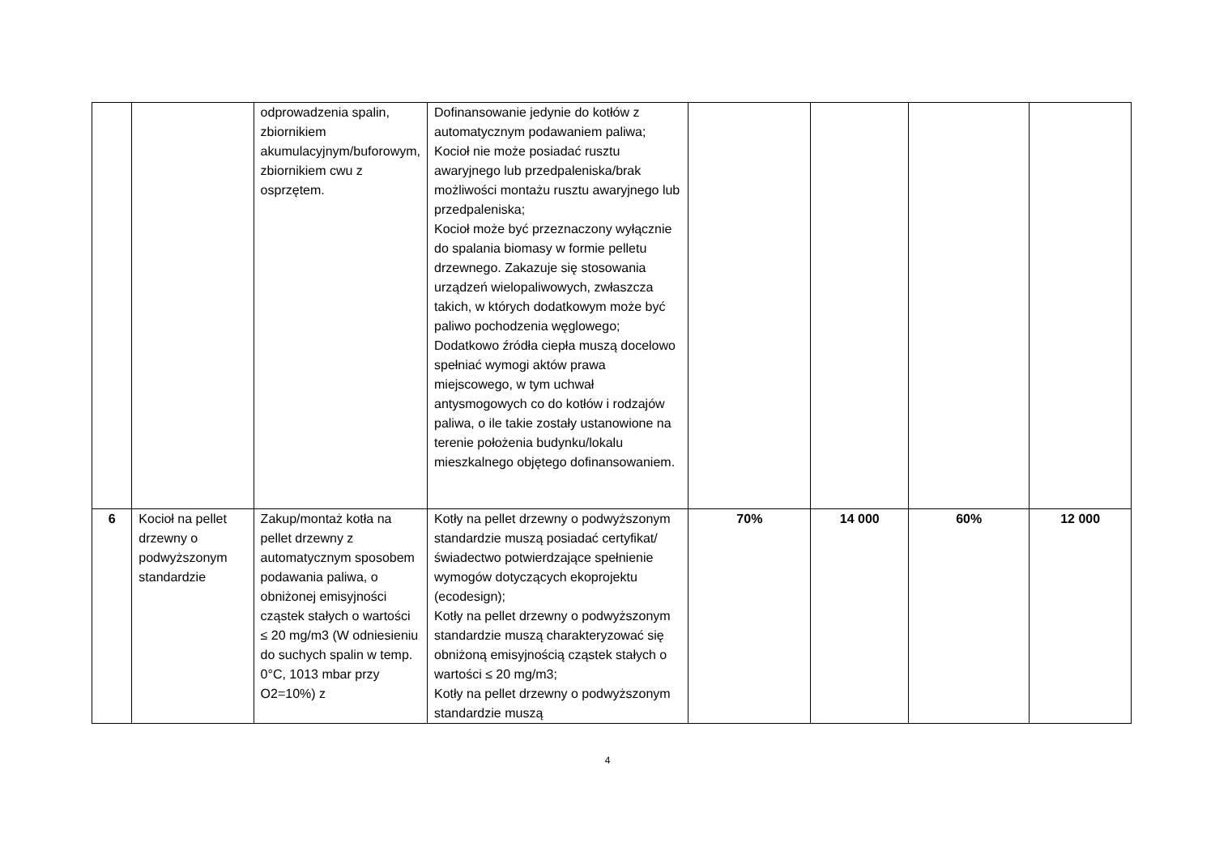| | | odprowadzenia spalin, zbiornikiem akumulacyjnym/buforowym, zbiornikiem cwu z osprzętem. | Dofinansowanie jedynie do kotłów z automatycznym podawaniem paliwa; Kocioł nie może posiadać rusztu awaryjnego lub przedpaleniska/brak możliwości montażu rusztu awaryjnego lub przedpaleniska; Kocioł może być przeznaczony wyłącznie do spalania biomasy w formie pelletu drzewnego. Zakazuje się stosowania urządzeń wielopaliwowych, zwłaszcza takich, w których dodatkowym może być paliwo pochodzenia węglowego; Dodatkowo źródła ciepła muszą docelowo spełniać wymogi aktów prawa miejscowego, w tym uchwał antysmogowych co do kotłów i rodzajów paliwa, o ile takie zostały ustanowione na terenie położenia budynku/lokalu mieszkalnego objętego dofinansowaniem. | | | | |
| 6 | Kocioł na pellet drzewny o podwyższonym standardzie | Zakup/montaż kotła na pellet drzewny z automatycznym sposobem podawania paliwa, o obniżonej emisyjności cząstek stałych o wartości ≤ 20 mg/m3 (W odniesieniu do suchych spalin w temp. 0°C, 1013 mbar przy O2=10%) z | Kotły na pellet drzewny o podwyższonym standardzie muszą posiadać certyfikat/świadectwo potwierdzające spełnienie wymogów dotyczących ekoprojektu (ecodesign); Kotły na pellet drzewny o podwyższonym standardzie muszą charakteryzować się obniżoną emisyjnością cząstek stałych o wartości ≤ 20 mg/m3; Kotły na pellet drzewny o podwyższonym standardzie muszą | 70% | 14 000 | 60% | 12 000 |
4